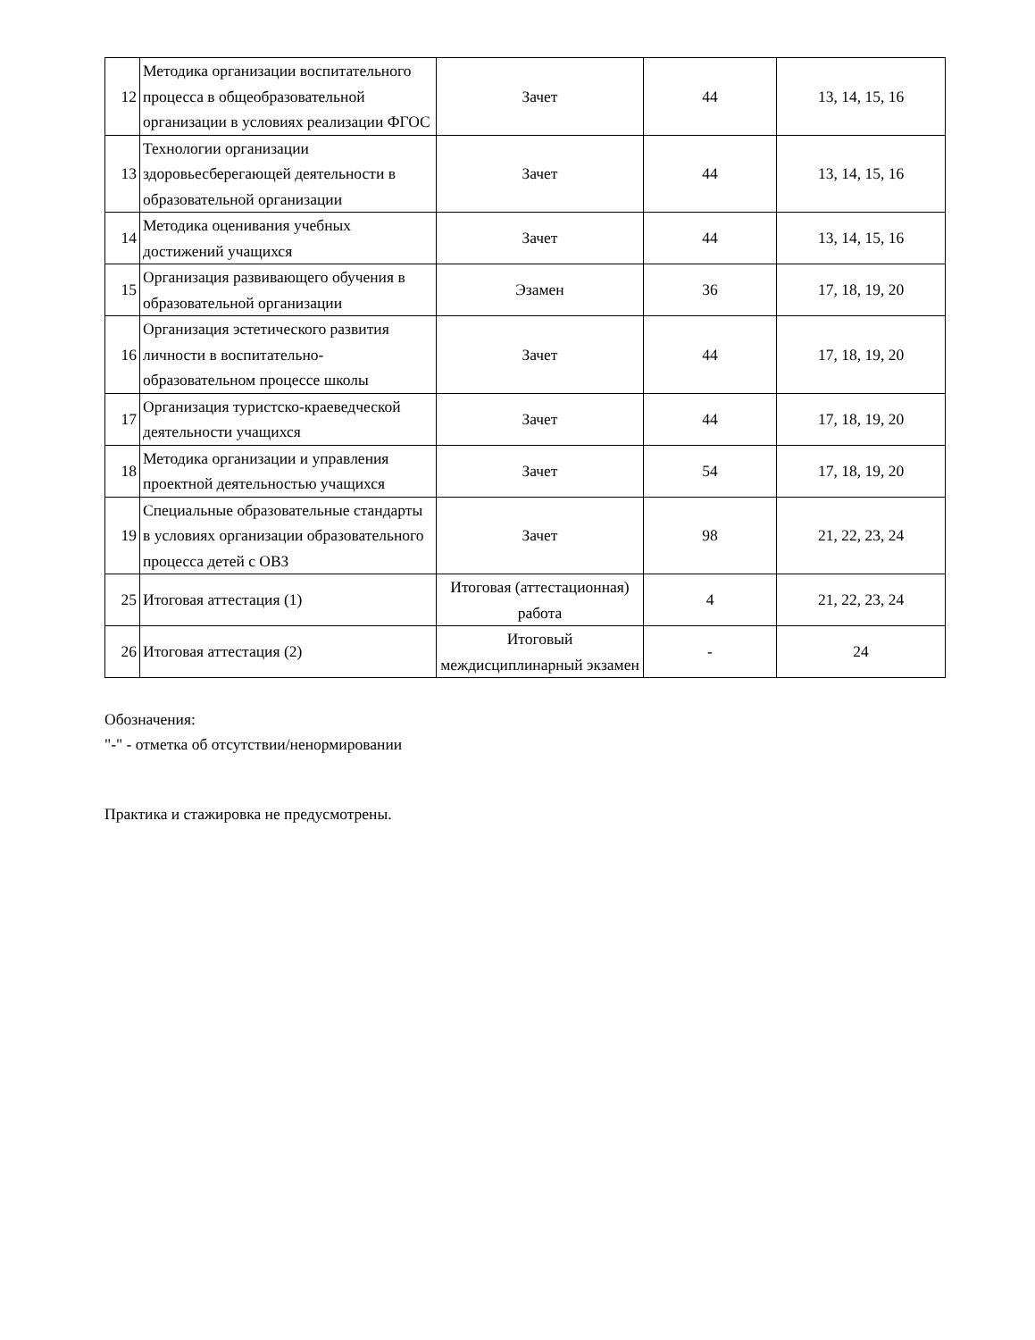| 12 | Методика организации воспитательного процесса в общеобразовательной организации в условиях реализации ФГОС | Зачет | 44 | 13, 14, 15, 16 |
| 13 | Технологии организации здоровьесберегающей деятельности в образовательной организации | Зачет | 44 | 13, 14, 15, 16 |
| 14 | Методика оценивания учебных достижений учащихся | Зачет | 44 | 13, 14, 15, 16 |
| 15 | Организация развивающего обучения в образовательной организации | Эзамен | 36 | 17, 18, 19, 20 |
| 16 | Организация эстетического развития личности в воспитательно-образовательном процессе школы | Зачет | 44 | 17, 18, 19, 20 |
| 17 | Организация туристско-краеведческой деятельности учащихся | Зачет | 44 | 17, 18, 19, 20 |
| 18 | Методика организации и управления проектной деятельностью учащихся | Зачет | 54 | 17, 18, 19, 20 |
| 19 | Специальные образовательные стандарты в условиях организации образовательного процесса детей с ОВЗ | Зачет | 98 | 21, 22, 23, 24 |
| 25 | Итоговая аттестация (1) | Итоговая (аттестационная) работа | 4 | 21, 22, 23, 24 |
| 26 | Итоговая аттестация (2) | Итоговый междисциплинарный экзамен | - | 24 |
Обозначения:
"-" - отметка об отсутствии/ненормировании
Практика и стажировка не предусмотрены.